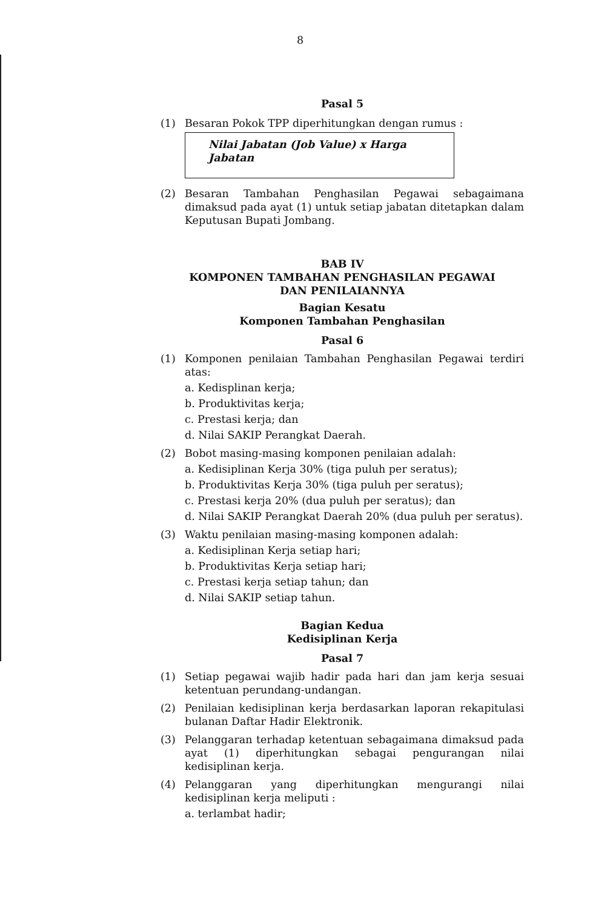8
Pasal 5
(1) Besaran Pokok TPP diperhitungkan dengan rumus :
Nilai Jabatan (Job Value) x Harga Jabatan
(2) Besaran Tambahan Penghasilan Pegawai sebagaimana dimaksud pada ayat (1) untuk setiap jabatan ditetapkan dalam Keputusan Bupati Jombang.
BAB IV
KOMPONEN TAMBAHAN PENGHASILAN PEGAWAI
DAN PENILAIANNYA
Bagian Kesatu
Komponen Tambahan Penghasilan
Pasal 6
(1) Komponen penilaian Tambahan Penghasilan Pegawai terdiri atas:
a. Kedisplinan kerja;
b. Produktivitas kerja;
c. Prestasi kerja; dan
d. Nilai SAKIP Perangkat Daerah.
(2) Bobot masing-masing komponen penilaian adalah:
a. Kedisiplinan Kerja 30% (tiga puluh per seratus);
b. Produktivitas Kerja 30% (tiga puluh per seratus);
c. Prestasi kerja 20% (dua puluh per seratus); dan
d. Nilai SAKIP Perangkat Daerah 20% (dua puluh per seratus).
(3) Waktu penilaian masing-masing komponen adalah:
a. Kedisiplinan Kerja setiap hari;
b. Produktivitas Kerja setiap hari;
c. Prestasi kerja setiap tahun; dan
d. Nilai SAKIP setiap tahun.
Bagian Kedua
Kedisiplinan Kerja
Pasal 7
(1) Setiap pegawai wajib hadir pada hari dan jam kerja sesuai ketentuan perundang-undangan.
(2) Penilaian kedisiplinan kerja berdasarkan laporan rekapitulasi bulanan Daftar Hadir Elektronik.
(3) Pelanggaran terhadap ketentuan sebagaimana dimaksud pada ayat (1) diperhitungkan sebagai pengurangan nilai kedisiplinan kerja.
(4) Pelanggaran yang diperhitungkan mengurangi nilai kedisiplinan kerja meliputi :
a. terlambat hadir;